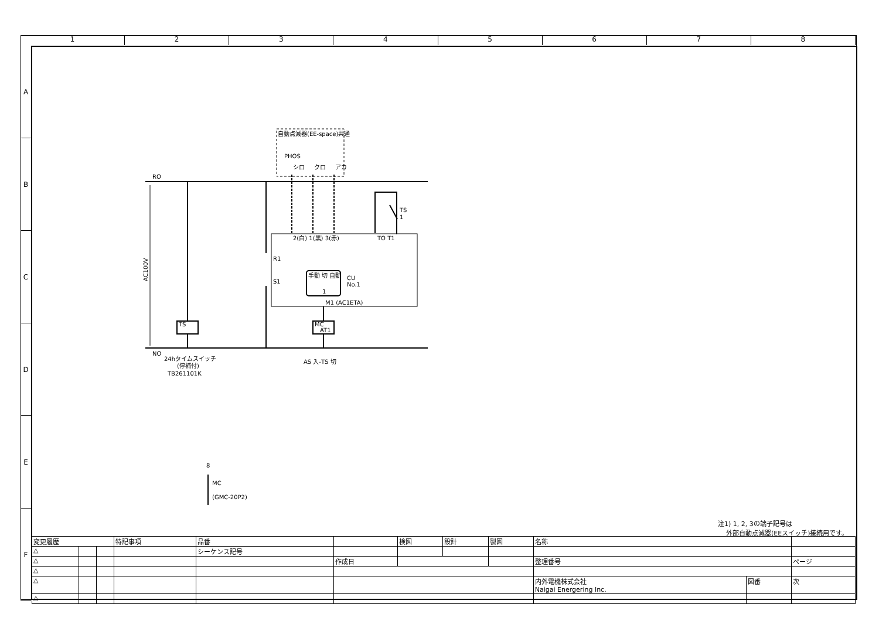1 2 3 4 5 6 7 8
A
B
C
D
E
F
RO
NO
AC100V
TS
1
2(白) 1(黒) 3(赤)
TO T1
R1
S1
手動 切 自動
1
CU
No.1
M1 (AC1ETA)
TS
MC
AT1
24hタイムスイッチ
(停補付)
TB261101K
AS 入-TS 切
自動点滅器(EE-space)共通
PHOS
シロ
クロ
アカ
8
MC
(GMC-20P2)
注1) 1, 2, 3の端子記号は
外部自動点滅器(EEスイッチ)接続用です。
| 変更履歴 | | | 特記事項 | 品番 | | 検図 | 設計 | 製図 | 名称 | | |
| △ | | | | シーケンス記号 | | | | | | | |
| △ | | | | | 作成日 | | | | 整理番号 | | ページ |
| △ | | | | | | | | | | | |
| △ | | | | | | | | | 内外電機株式会社 Naigai Energering Inc. | 図番 | 次 |
| △ | | | | | | | | | | | |